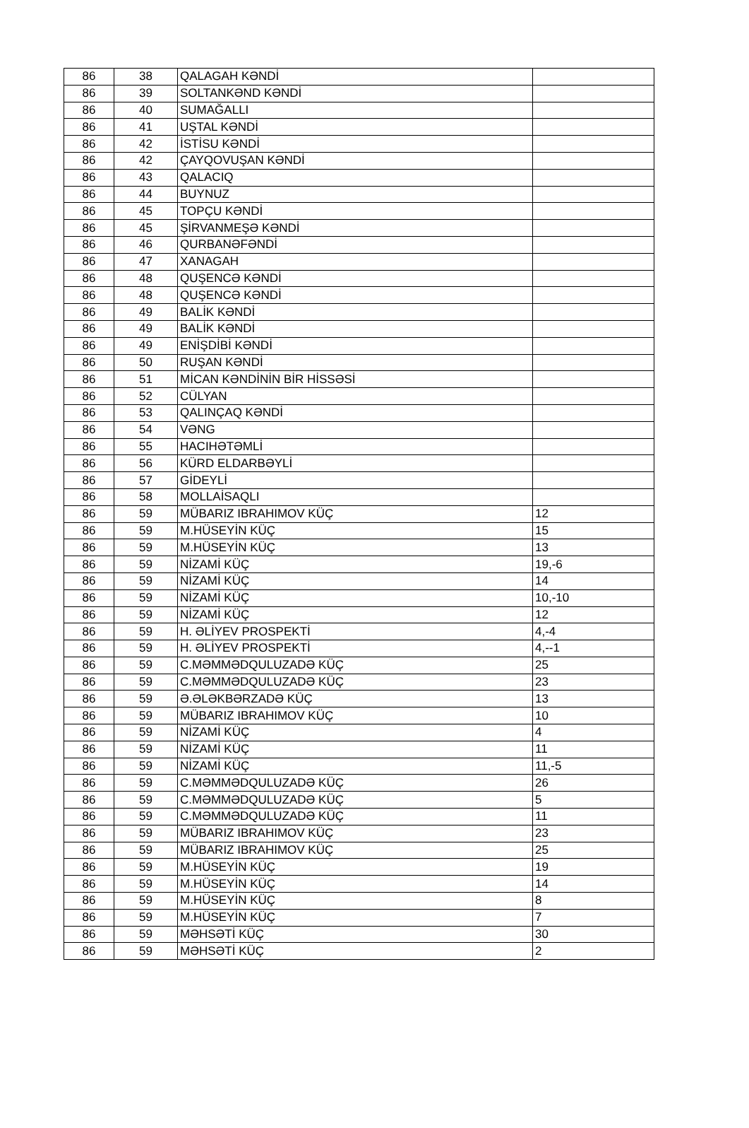| 86 | 38 | QALAGAH KƏNDİ | |
| 86 | 39 | SOLTANKƏND KƏNDİ | |
| 86 | 40 | SUMAĞALLI | |
| 86 | 41 | UŞTAL KƏNDİ | |
| 86 | 42 | İSTİSU KƏNDİ | |
| 86 | 42 | ÇAYQOVUŞAN KƏNDİ | |
| 86 | 43 | QALACIQ | |
| 86 | 44 | BUYNUZ | |
| 86 | 45 | TOPÇU KƏNDİ | |
| 86 | 45 | ŞİRVANMEŞƏ KƏNDİ | |
| 86 | 46 | QURBANƏFƏNDİ | |
| 86 | 47 | XANAGAH | |
| 86 | 48 | QUŞENCƏ KƏNDİ | |
| 86 | 48 | QUŞENCƏ KƏNDİ | |
| 86 | 49 | BALİK KƏNDİ | |
| 86 | 49 | BALİK KƏNDİ | |
| 86 | 49 | ENİŞDİBİ KƏNDİ | |
| 86 | 50 | RUŞAN KƏNDİ | |
| 86 | 51 | MİCAN KƏNDİNİN BİR HİSSƏSİ | |
| 86 | 52 | CÜLYAN | |
| 86 | 53 | QALINÇAQ KƏNDİ | |
| 86 | 54 | VƏNG | |
| 86 | 55 | HACIHƏTƏMLİ | |
| 86 | 56 | KÜRD ELDARBƏYLİ | |
| 86 | 57 | GİDEYLİ | |
| 86 | 58 | MOLLAİSAQLI | |
| 86 | 59 | MÜBARIZ IBRAHIMOV KÜÇ | 12 |
| 86 | 59 | M.HÜSEYİN KÜÇ | 15 |
| 86 | 59 | M.HÜSEYİN KÜÇ | 13 |
| 86 | 59 | NİZAMİ KÜÇ | 19,-6 |
| 86 | 59 | NİZAMİ KÜÇ | 14 |
| 86 | 59 | NİZAMİ KÜÇ | 10,-10 |
| 86 | 59 | NİZAMİ KÜÇ | 12 |
| 86 | 59 | H. ƏLİYEV PROSPEKTİ | 4,-4 |
| 86 | 59 | H. ƏLİYEV PROSPEKTİ | 4,--1 |
| 86 | 59 | C.MƏMMƏDQULUZADƏ KÜÇ | 25 |
| 86 | 59 | C.MƏMMƏDQULUZADƏ KÜÇ | 23 |
| 86 | 59 | Ə.ƏLƏKBƏRZADƏ KÜÇ | 13 |
| 86 | 59 | MÜBARIZ IBRAHIMOV KÜÇ | 10 |
| 86 | 59 | NİZAMİ KÜÇ | 4 |
| 86 | 59 | NİZAMİ KÜÇ | 11 |
| 86 | 59 | NİZAMİ KÜÇ | 11,-5 |
| 86 | 59 | C.MƏMMƏDQULUZADƏ KÜÇ | 26 |
| 86 | 59 | C.MƏMMƏDQULUZADƏ KÜÇ | 5 |
| 86 | 59 | C.MƏMMƏDQULUZADƏ KÜÇ | 11 |
| 86 | 59 | MÜBARIZ IBRAHIMOV KÜÇ | 23 |
| 86 | 59 | MÜBARIZ IBRAHIMOV KÜÇ | 25 |
| 86 | 59 | M.HÜSEYİN KÜÇ | 19 |
| 86 | 59 | M.HÜSEYİN KÜÇ | 14 |
| 86 | 59 | M.HÜSEYİN KÜÇ | 8 |
| 86 | 59 | M.HÜSEYİN KÜÇ | 7 |
| 86 | 59 | MƏHSƏTİ KÜÇ | 30 |
| 86 | 59 | MƏHSƏTİ KÜÇ | 2 |